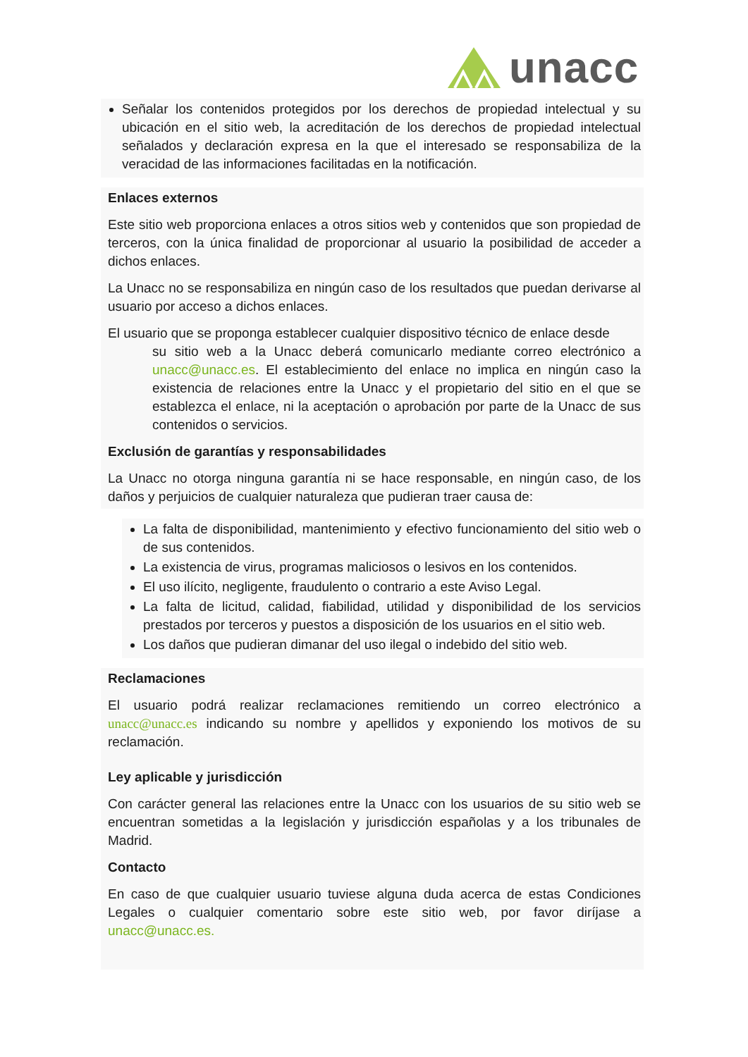unacc
Señalar los contenidos protegidos por los derechos de propiedad intelectual y su ubicación en el sitio web, la acreditación de los derechos de propiedad intelectual señalados y declaración expresa en la que el interesado se responsabiliza de la veracidad de las informaciones facilitadas en la notificación.
Enlaces externos
Este sitio web proporciona enlaces a otros sitios web y contenidos que son propiedad de terceros, con la única finalidad de proporcionar al usuario la posibilidad de acceder a dichos enlaces.
La Unacc no se responsabiliza en ningún caso de los resultados que puedan derivarse al usuario por acceso a dichos enlaces.
El usuario que se proponga establecer cualquier dispositivo técnico de enlace desde
su sitio web a la Unacc deberá comunicarlo mediante correo electrónico a unacc@unacc.es. El establecimiento del enlace no implica en ningún caso la existencia de relaciones entre la Unacc y el propietario del sitio en el que se establezca el enlace, ni la aceptación o aprobación por parte de la Unacc de sus contenidos o servicios.
Exclusión de garantías y responsabilidades
La Unacc no otorga ninguna garantía ni se hace responsable, en ningún caso, de los daños y perjuicios de cualquier naturaleza que pudieran traer causa de:
La falta de disponibilidad, mantenimiento y efectivo funcionamiento del sitio web o de sus contenidos.
La existencia de virus, programas maliciosos o lesivos en los contenidos.
El uso ilícito, negligente, fraudulento o contrario a este Aviso Legal.
La falta de licitud, calidad, fiabilidad, utilidad y disponibilidad de los servicios prestados por terceros y puestos a disposición de los usuarios en el sitio web.
Los daños que pudieran dimanar del uso ilegal o indebido del sitio web.
Reclamaciones
El usuario podrá realizar reclamaciones remitiendo un correo electrónico a unacc@unacc.es indicando su nombre y apellidos y exponiendo los motivos de su reclamación.
Ley aplicable y jurisdicción
Con carácter general las relaciones entre la Unacc con los usuarios de su sitio web se encuentran sometidas a la legislación y jurisdicción españolas y a los tribunales de Madrid.
Contacto
En caso de que cualquier usuario tuviese alguna duda acerca de estas Condiciones Legales o cualquier comentario sobre este sitio web, por favor diríjase a unacc@unacc.es.